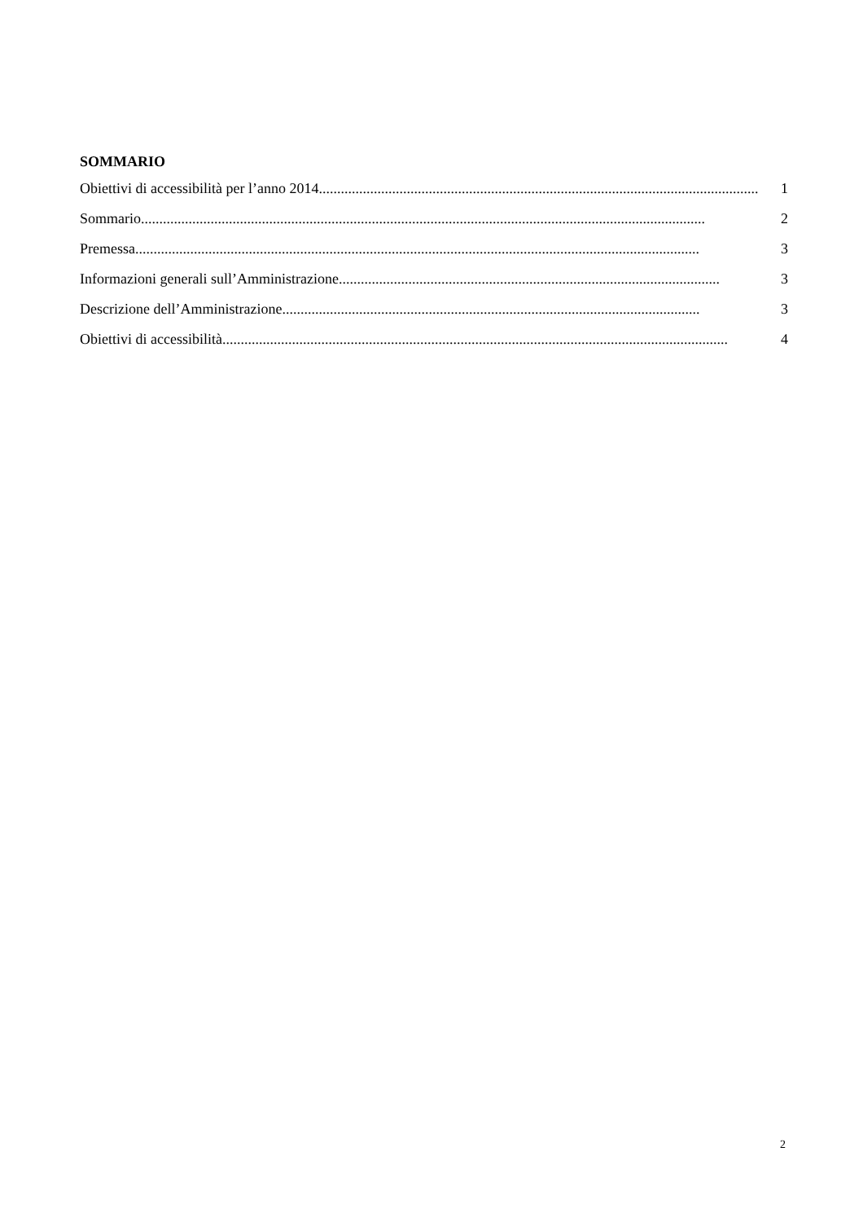SOMMARIO
Obiettivi di accessibilità per l’anno 2014........................................................................................................................ 1
Sommario .......................................................................................................................................................... 2
Premessa.......................................................................................................................................................... 3
Informazioni generali sull’Amministrazione ........................................................................................................ 3
Descrizione dell’Amministrazione.................................................................................................................. 3
Obiettivi di accessibilità .......................................................................................................................................... 4
2